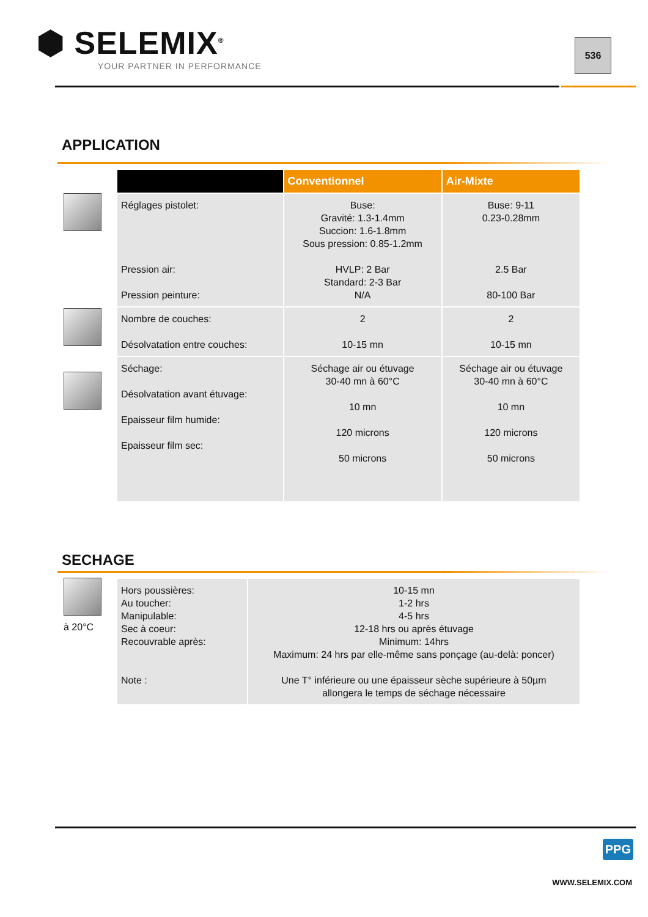⬢ SELEMIX<sup>®</sup>
YOUR PARTNER IN PERFORMANCE
536
APPLICATION
| | Conventionnel | Air-Mixte |
| --- | --- | --- |
| Réglages pistolet: Pression air: Pression peinture: | Buse: Gravité: 1.3-1.4mm Succion: 1.6-1.8mm Sous pression: 0.85-1.2mm HVLP: 2 Bar Standard: 2-3 Bar N/A | Buse: 9-11 0.23-0.28mm 2.5 Bar 80-100 Bar |
| Nombre de couches: Désolvatation entre couches: | 2 10-15 mn | 2 10-15 mn |
| Séchage: Désolvatation avant étuvage: Epaisseur film humide: Epaisseur film sec: | Séchage air ou étuvage 30-40 mn à 60°C 10 mn 120 microns 50 microns | Séchage air ou étuvage 30-40 mn à 60°C 10 mn 120 microns 50 microns |
SECHAGE
à 20°C
| Hors poussières: Au toucher: Manipulable: Sec à coeur: Recouvrable après: Note : | 10-15 mn 1-2 hrs 4-5 hrs 12-18 hrs ou après étuvage Minimum: 14hrs Maximum: 24 hrs par elle-même sans ponçage (au-delà: poncer) Une T° inférieure ou une épaisseur sèche supérieure à 50µm allongera le temps de séchage nécessaire |
PPG
WWW.SELEMIX.COM